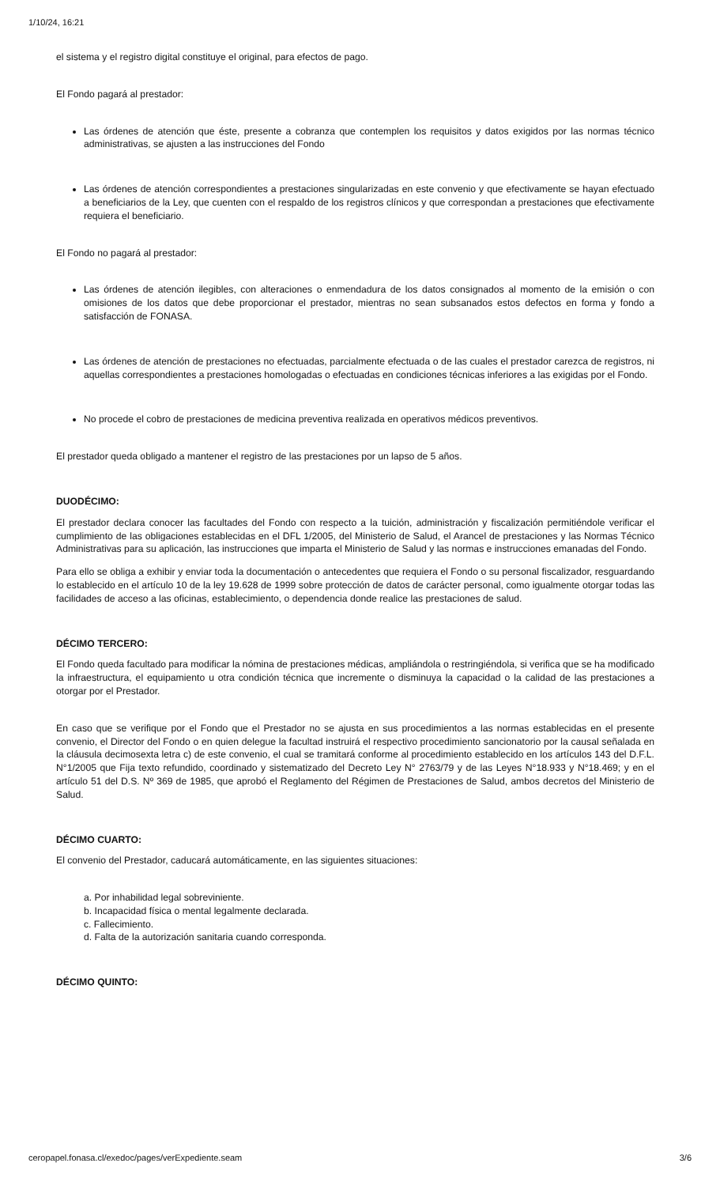1/10/24, 16:21
el sistema y el registro digital constituye el original, para efectos de pago.
El Fondo pagará al prestador:
Las órdenes de atención que éste, presente a cobranza que contemplen los requisitos y datos exigidos por las normas técnico administrativas, se ajusten a las instrucciones del Fondo
Las órdenes de atención correspondientes a prestaciones singularizadas en este convenio y que efectivamente se hayan efectuado a beneficiarios de la Ley, que cuenten con el respaldo de los registros clínicos y que correspondan a prestaciones que efectivamente requiera el beneficiario.
El Fondo no pagará al prestador:
Las órdenes de atención ilegibles, con alteraciones o enmendadura de los datos consignados al momento de la emisión o con omisiones de los datos que debe proporcionar el prestador, mientras no sean subsanados estos defectos en forma y fondo a satisfacción de FONASA.
Las órdenes de atención de prestaciones no efectuadas, parcialmente efectuada o de las cuales el prestador carezca de registros, ni aquellas correspondientes a prestaciones homologadas o efectuadas en condiciones técnicas inferiores a las exigidas por el Fondo.
No procede el cobro de prestaciones de medicina preventiva realizada en operativos médicos preventivos.
El prestador queda obligado a mantener el registro de las prestaciones por un lapso de 5 años.
DUODÉCIMO:
El prestador declara conocer las facultades del Fondo con respecto a la tuición, administración y fiscalización permitiéndole verificar el cumplimiento de las obligaciones establecidas en el DFL 1/2005, del Ministerio de Salud, el Arancel de prestaciones y las Normas Técnico Administrativas para su aplicación, las instrucciones que imparta el Ministerio de Salud y las normas e instrucciones emanadas del Fondo.
Para ello se obliga a exhibir y enviar toda la documentación o antecedentes que requiera el Fondo o su personal fiscalizador, resguardando lo establecido en el artículo 10 de la ley 19.628 de 1999 sobre protección de datos de carácter personal, como igualmente otorgar todas las facilidades de acceso a las oficinas, establecimiento, o dependencia donde realice las prestaciones de salud.
DÉCIMO TERCERO:
El Fondo queda facultado para modificar la nómina de prestaciones médicas, ampliándola o restringiéndola, si verifica que se ha modificado la infraestructura, el equipamiento u otra condición técnica que incremente o disminuya la capacidad o la calidad de las prestaciones a otorgar por el Prestador.
En caso que se verifique por el Fondo que el Prestador no se ajusta en sus procedimientos a las normas establecidas en el presente convenio, el Director del Fondo o en quien delegue la facultad instruirá el respectivo procedimiento sancionatorio por la causal señalada en la cláusula decimosexta letra c) de este convenio, el cual se tramitará conforme al procedimiento establecido en los artículos 143 del D.F.L. N°1/2005 que Fija texto refundido, coordinado y sistematizado del Decreto Ley N° 2763/79 y de las Leyes N°18.933 y N°18.469; y en el artículo 51 del D.S. Nº 369 de 1985, que aprobó el Reglamento del Régimen de Prestaciones de Salud, ambos decretos del Ministerio de Salud.
DÉCIMO CUARTO:
El convenio del Prestador, caducará automáticamente, en las siguientes situaciones:
a. Por inhabilidad legal sobreviniente.
b. Incapacidad física o mental legalmente declarada.
c. Fallecimiento.
d. Falta de la autorización sanitaria cuando corresponda.
DÉCIMO QUINTO:
ceropapel.fonasa.cl/exedoc/pages/verExpediente.seam 3/6